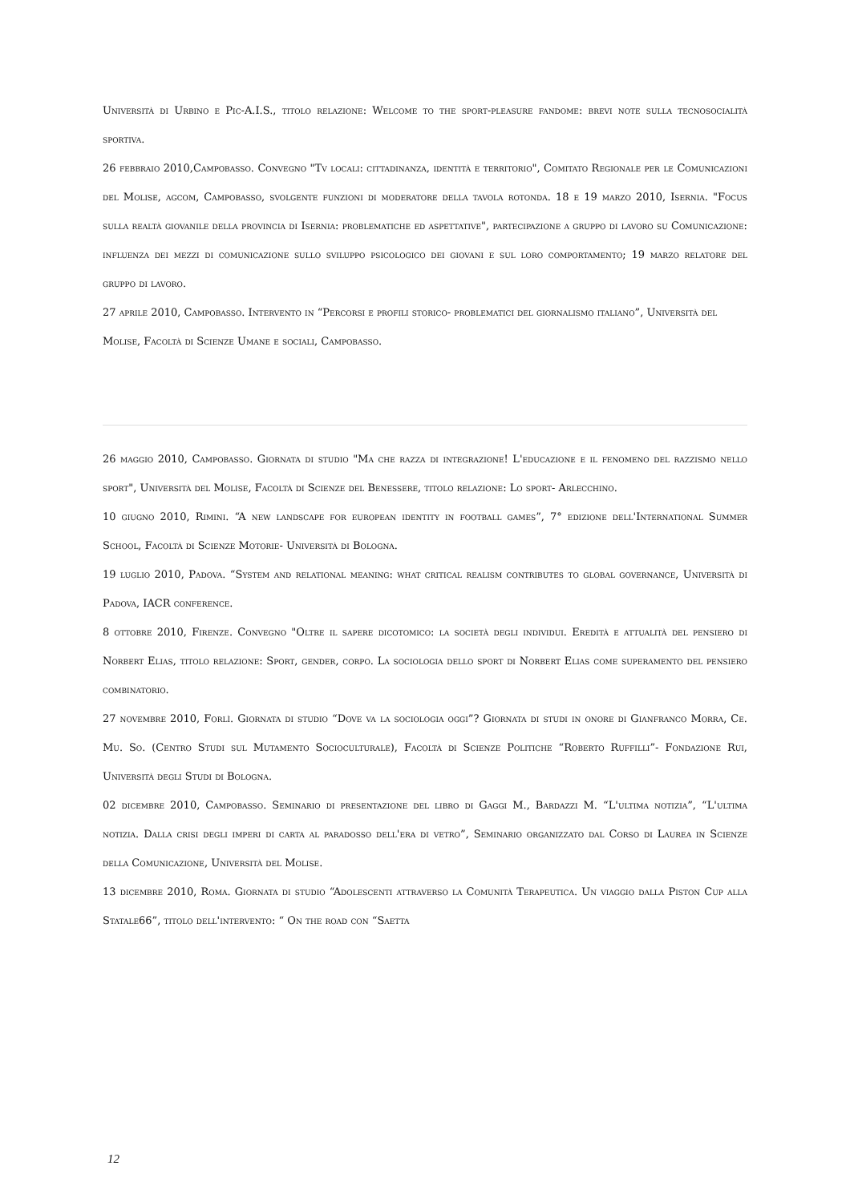Università di Urbino e Pic-A.I.S., titolo relazione: Welcome to the sport-pleasure fandome: brevi note sulla tecnosocialità sportiva.
26 febbraio 2010,Campobasso. Convegno "Tv locali: cittadinanza, identità e territorio", Comitato Regionale per le Comunicazioni del Molise, agcom, Campobasso, svolgente funzioni di moderatore della tavola rotonda. 18 e 19 marzo 2010, Isernia. "Focus sulla realtà giovanile della provincia di Isernia: problematiche ed aspettative", partecipazione a gruppo di lavoro su Comunicazione: influenza dei mezzi di comunicazione sullo sviluppo psicologico dei giovani e sul loro comportamento; 19 marzo relatore del gruppo di lavoro.
27 aprile 2010, Campobasso. Intervento in “Percorsi e profili storico- problematici del giornalismo italiano”, Università del
Molise, Facoltà di Scienze Umane e sociali, Campobasso.
26 maggio 2010, Campobasso. Giornata di studio "Ma che razza di integrazione! L'educazione e il fenomeno del razzismo nello sport", Università del Molise, Facoltà di Scienze del Benessere, titolo relazione: Lo sport- Arlecchino.
10 giugno 2010, Rimini. “A new landscape for european identity in football games”, 7° edizione dell'International Summer School, Facoltà di Scienze Motorie- Università di Bologna.
19 luglio 2010, Padova. “System and relational meaning: what critical realism contributes to global governance, Università di Padova, IACR conference.
8 ottobre 2010, Firenze. Convegno "Oltre il sapere dicotomico: la società degli individui. Eredità e attualità del pensiero di Norbert Elias, titolo relazione: Sport, gender, corpo. La sociologia dello sport di Norbert Elias come superamento del pensiero combinatorio.
27 novembre 2010, Forlì. Giornata di studio “Dove va la sociologia oggi”? Giornata di studi in onore di Gianfranco Morra, Ce. Mu. So. (Centro Studi sul Mutamento Socioculturale), Facoltà di Scienze Politiche “Roberto Ruffilli”- Fondazione Rui, Università degli Studi di Bologna.
02 dicembre 2010, Campobasso. Seminario di presentazione del libro di Gaggi M., Bardazzi M. “L'ultima notizia”, “L'ultima notizia. Dalla crisi degli imperi di carta al paradosso dell'era di vetro”, Seminario organizzato dal Corso di Laurea in Scienze della Comunicazione, Università del Molise.
13 dicembre 2010, Roma. Giornata di studio “Adolescenti attraverso la Comunità Terapeutica. Un viaggio dalla Piston Cup alla Statale66”, titolo dell'intervento: “ On the road con “Saetta
12